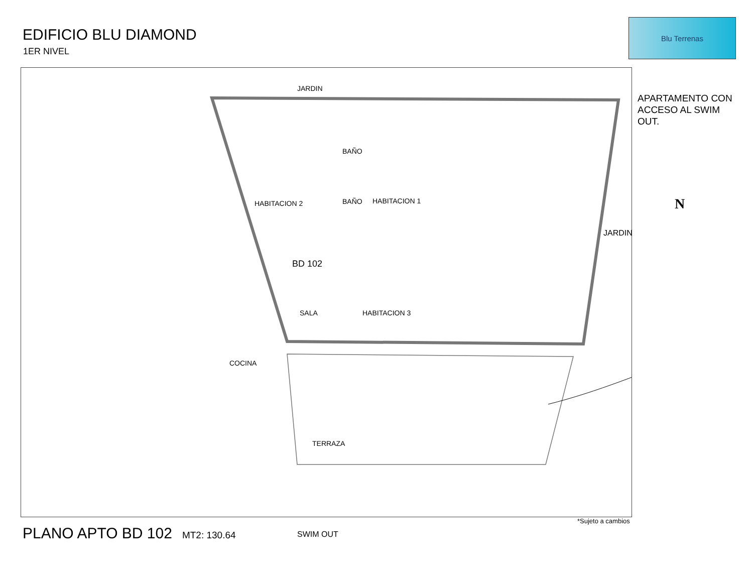EDIFICIO BLU DIAMOND
1ER NIVEL
Blu Terrenas
JARDIN
BAÑO
BAÑO
HABITACION 2 HABITACION 1
JARDIN
BD 102
SALA HABITACION 3
COCINA
TERRAZA
SWIM OUT
N
APARTAMENTO CON ACCESO AL SWIM OUT.
*Sujeto a cambios
PLANO APTO BD 102 MT2: 130.64